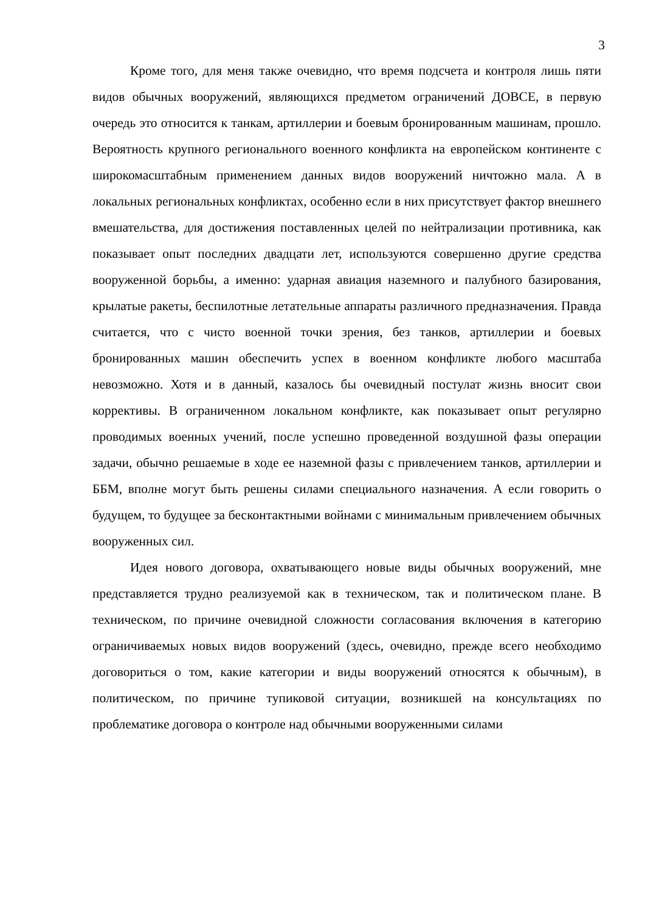3
Кроме того, для меня также очевидно, что время подсчета и контроля лишь пяти видов обычных вооружений, являющихся предметом ограничений ДОВСЕ, в первую очередь это относится к танкам, артиллерии и боевым бронированным машинам, прошло. Вероятность крупного регионального военного конфликта на европейском континенте с широкомасштабным применением данных видов вооружений ничтожно мала. А в локальных региональных конфликтах, особенно если в них присутствует фактор внешнего вмешательства, для достижения поставленных целей по нейтрализации противника, как показывает опыт последних двадцати лет, используются совершенно другие средства вооруженной борьбы, а именно: ударная авиация наземного и палубного базирования, крылатые ракеты, беспилотные летательные аппараты различного предназначения. Правда считается, что с чисто военной точки зрения, без танков, артиллерии и боевых бронированных машин обеспечить успех в военном конфликте любого масштаба невозможно. Хотя и в данный, казалось бы очевидный постулат жизнь вносит свои коррективы. В ограниченном локальном конфликте, как показывает опыт регулярно проводимых военных учений, после успешно проведенной воздушной фазы операции задачи, обычно решаемые в ходе ее наземной фазы с привлечением танков, артиллерии и ББМ, вполне могут быть решены силами специального назначения. А если говорить о будущем, то будущее за бесконтактными войнами с минимальным привлечением обычных вооруженных сил.
Идея нового договора, охватывающего новые виды обычных вооружений, мне представляется трудно реализуемой как в техническом, так и политическом плане. В техническом, по причине очевидной сложности согласования включения в категорию ограничиваемых новых видов вооружений (здесь, очевидно, прежде всего необходимо договориться о том, какие категории и виды вооружений относятся к обычным), в политическом, по причине тупиковой ситуации, возникшей на консультациях по проблематике договора о контроле над обычными вооруженными силами